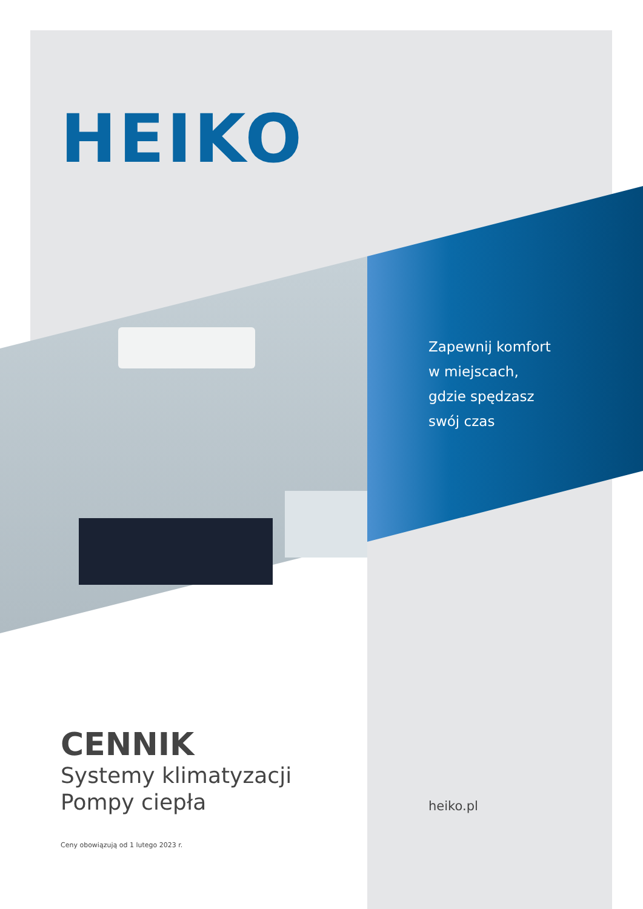HEIKO
Zapewnij komfort
w miejscach,
gdzie spędzasz
swój czas
CENNIK
Systemy klimatyzacji
Pompy ciepła
Ceny obowiązują od 1 lutego 2023 r.
heiko.pl